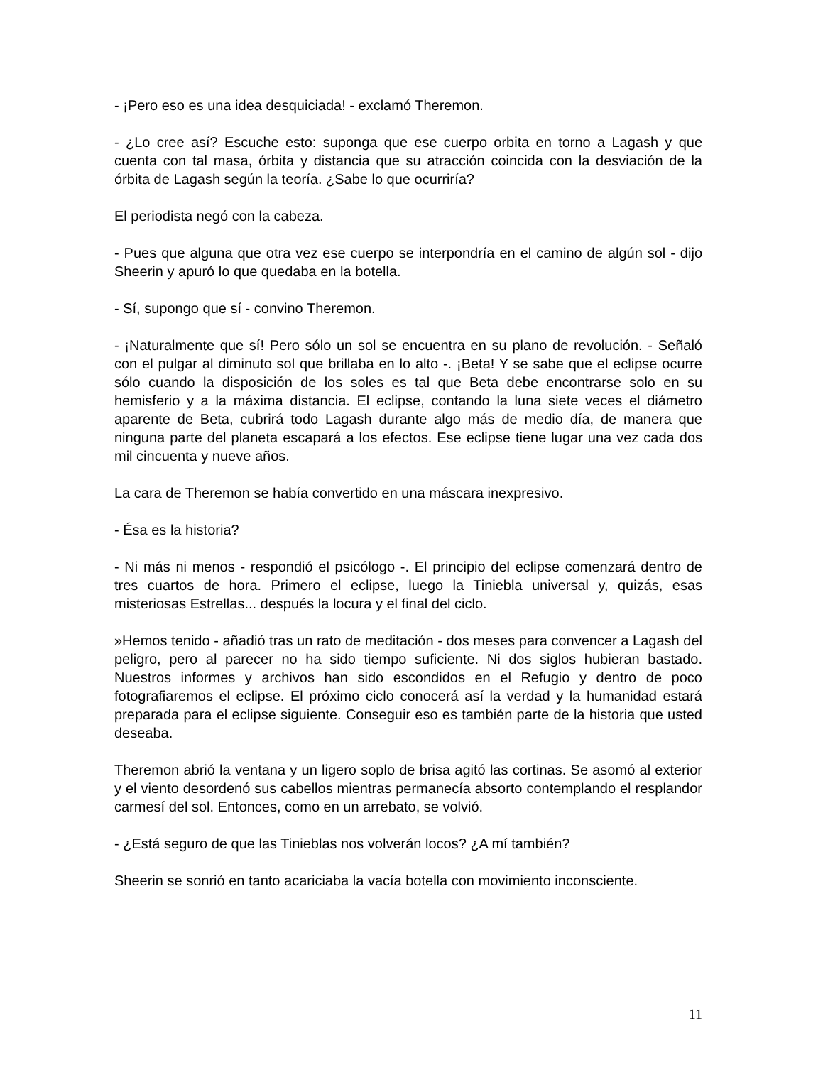- ¡Pero eso es una idea desquiciada! - exclamó Theremon.
- ¿Lo cree así? Escuche esto: suponga que ese cuerpo orbita en torno a Lagash y que cuenta con tal masa, órbita y distancia que su atracción coincida con la desviación de la órbita de Lagash según la teoría. ¿Sabe lo que ocurriría?
El periodista negó con la cabeza.
- Pues que alguna que otra vez ese cuerpo se interpondría en el camino de algún sol - dijo Sheerin y apuró lo que quedaba en la botella.
- Sí, supongo que sí - convino Theremon.
- ¡Naturalmente que sí! Pero sólo un sol se encuentra en su plano de revolución. - Señaló con el pulgar al diminuto sol que brillaba en lo alto -. ¡Beta! Y se sabe que el eclipse ocurre sólo cuando la disposición de los soles es tal que Beta debe encontrarse solo en su hemisferio y a la máxima distancia. El eclipse, contando la luna siete veces el diámetro aparente de Beta, cubrirá todo Lagash durante algo más de medio día, de manera que ninguna parte del planeta escapará a los efectos. Ese eclipse tiene lugar una vez cada dos mil cincuenta y nueve años.
La cara de Theremon se había convertido en una máscara inexpresivo.
- Ésa es la historia?
- Ni más ni menos - respondió el psicólogo -. El principio del eclipse comenzará dentro de tres cuartos de hora. Primero el eclipse, luego la Tiniebla universal y, quizás, esas misteriosas Estrellas... después la locura y el final del ciclo.
»Hemos tenido - añadió tras un rato de meditación - dos meses para convencer a Lagash del peligro, pero al parecer no ha sido tiempo suficiente. Ni dos siglos hubieran bastado. Nuestros informes y archivos han sido escondidos en el Refugio y dentro de poco fotografiaremos el eclipse. El próximo ciclo conocerá así la verdad y la humanidad estará preparada para el eclipse siguiente. Conseguir eso es también parte de la historia que usted deseaba.
Theremon abrió la ventana y un ligero soplo de brisa agitó las cortinas. Se asomó al exterior y el viento desordenó sus cabellos mientras permanecía absorto contemplando el resplandor carmesí del sol. Entonces, como en un arrebato, se volvió.
- ¿Está seguro de que las Tinieblas nos volverán locos? ¿A mí también?
Sheerin se sonrió en tanto acariciaba la vacía botella con movimiento inconsciente.
11